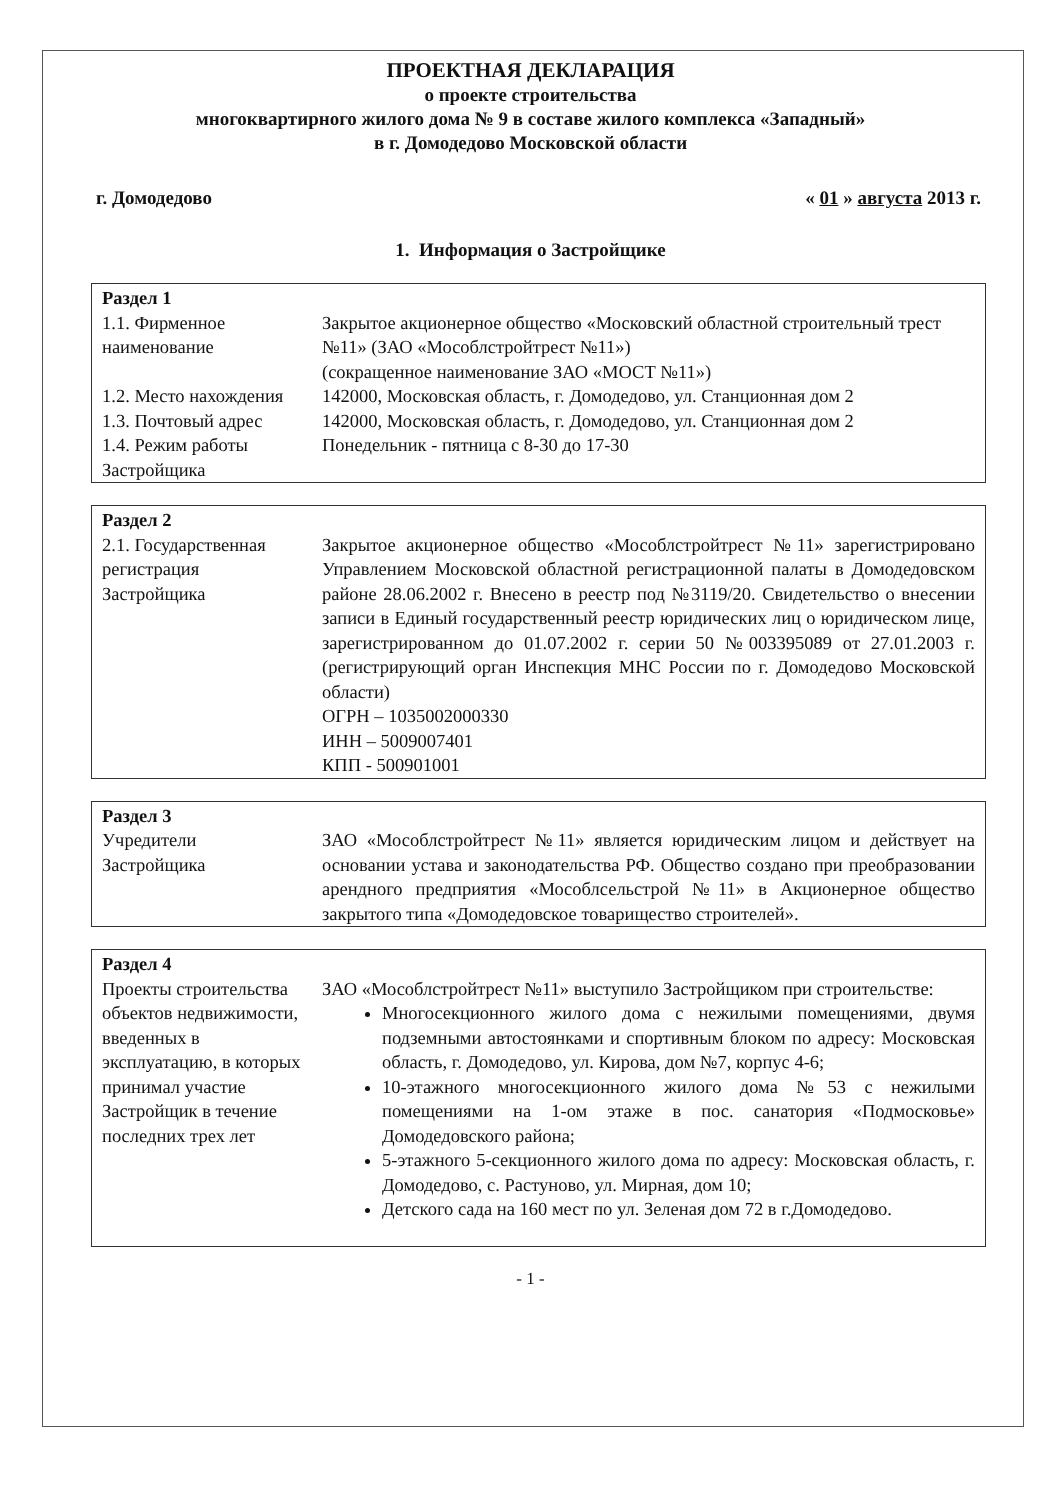ПРОЕКТНАЯ ДЕКЛАРАЦИЯ
о проекте строительства
многоквартирного жилого дома № 9 в составе жилого комплекса «Западный»
в г. Домодедово Московской области
г. Домодедово « 01 » августа 2013 г.
1. Информация о Застройщике
| Раздел 1 | |
| --- | --- |
| 1.1. Фирменное наименование | Закрытое акционерное общество «Московский областной строительный трест №11» (ЗАО «Мособлстройтрест №11») (сокращенное наименование ЗАО «МОСТ №11») |
| 1.2. Место нахождения | 142000, Московская область, г. Домодедово, ул. Станционная дом 2 |
| 1.3. Почтовый адрес | 142000, Московская область, г. Домодедово, ул. Станционная дом 2 |
| 1.4. Режим работы Застройщика | Понедельник - пятница с 8-30 до 17-30 |
| Раздел 2 | |
| --- | --- |
| 2.1. Государственная регистрация Застройщика | Закрытое акционерное общество «Мособлстройтрест №11» зарегистрировано Управлением Московской областной регистрационной палаты в Домодедовском районе 28.06.2002 г. Внесено в реестр под №3119/20. Свидетельство о внесении записи в Единый государственный реестр юридических лиц о юридическом лице, зарегистрированном до 01.07.2002 г. серии 50 №003395089 от 27.01.2003 г. (регистрирующий орган Инспекция МНС России по г. Домодедово Московской области) ОГРН – 1035002000330 ИНН – 5009007401 КПП - 500901001 |
| Раздел 3 | |
| --- | --- |
| Учредители Застройщика | ЗАО «Мособлстройтрест №11» является юридическим лицом и действует на основании устава и законодательства РФ. Общество создано при преобразовании арендного предприятия «Мособлсельстрой №11» в Акционерное общество закрытого типа «Домодедовское товарищество строителей». |
| Раздел 4 | |
| --- | --- |
| Проекты строительства объектов недвижимости, введенных в эксплуатацию, в которых принимал участие Застройщик в течение последних трех лет | ЗАО «Мособлстройтрест №11» выступило Застройщиком при строительстве: Многосекционного жилого дома с нежилыми помещениями, двумя подземными автостоянками и спортивным блоком по адресу: Московская область, г. Домодедово, ул. Кирова, дом №7, корпус 4-6; 10-этажного многосекционного жилого дома №53 с нежилыми помещениями на 1-ом этаже в пос. санатория «Подмосковье» Домодедовского района; 5-этажного 5-секционного жилого дома по адресу: Московская область, г. Домодедово, с. Растуново, ул. Мирная, дом 10; Детского сада на 160 мест по ул. Зеленая дом 72 в г.Домодедово. |
- 1 -